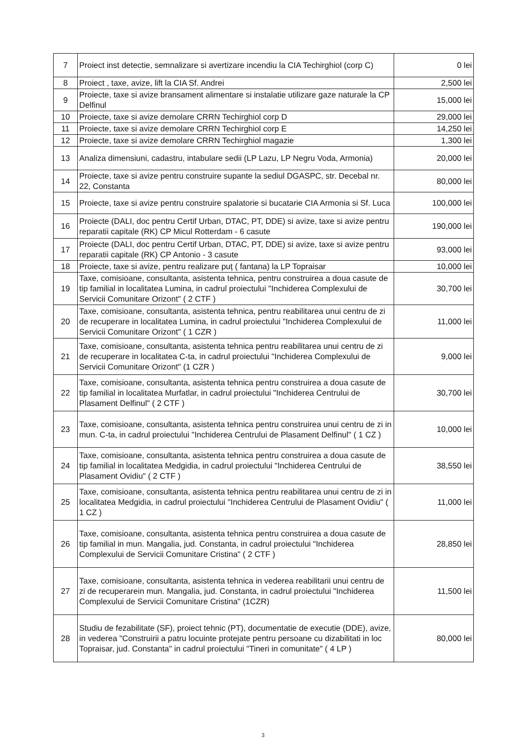| 7 | Proiect inst detectie, semnalizare si avertizare incendiu la CIA Techirghiol (corp C) | 0 lei |
| 8 | Proiect , taxe, avize, lift la CIA Sf. Andrei | 2,500 lei |
| 9 | Proiecte, taxe si avize bransament alimentare si instalatie utilizare gaze naturale la CP Delfinul | 15,000 lei |
| 10 | Proiecte, taxe si avize demolare CRRN Techirghiol corp D | 29,000 lei |
| 11 | Proiecte, taxe si avize demolare CRRN Techirghiol corp E | 14,250 lei |
| 12 | Proiecte, taxe si avize demolare CRRN Techirghiol magazie | 1,300 lei |
| 13 | Analiza dimensiuni, cadastru, intabulare sedii (LP Lazu, LP Negru Voda, Armonia) | 20,000 lei |
| 14 | Proiecte, taxe si avize pentru construire supante la sediul DGASPC, str. Decebal nr. 22, Constanta | 80,000 lei |
| 15 | Proiecte, taxe si avize pentru construire spalatorie si bucatarie CIA Armonia si Sf. Luca | 100,000 lei |
| 16 | Proiecte (DALI, doc pentru Certif Urban, DTAC, PT, DDE) si avize, taxe si avize pentru reparatii capitale (RK) CP Micul Rotterdam - 6 casute | 190,000 lei |
| 17 | Proiecte (DALI, doc pentru Certif Urban, DTAC, PT, DDE) si avize, taxe si avize pentru reparatii capitale (RK) CP Antonio - 3 casute | 93,000 lei |
| 18 | Proiecte, taxe si avize, pentru realizare puț ( fantana) la LP Topraisar | 10,000 lei |
| 19 | Taxe, comisioane, consultanta, asistenta tehnica, pentru construirea a doua casute de tip familial in localitatea Lumina, in cadrul proiectului "Inchiderea Complexului de Servicii Comunitare Orizont" ( 2 CTF ) | 30,700 lei |
| 20 | Taxe, comisioane, consultanta, asistenta tehnica, pentru reabilitarea unui centru de zi de recuperare in localitatea Lumina, in cadrul proiectului "Inchiderea Complexului de Servicii Comunitare Orizont" ( 1 CZR ) | 11,000 lei |
| 21 | Taxe, comisioane, consultanta, asistenta tehnica pentru reabilitarea unui centru de zi de recuperare in localitatea C-ta, in cadrul proiectului "Inchiderea Complexului de Servicii Comunitare Orizont" (1 CZR ) | 9,000 lei |
| 22 | Taxe, comisioane, consultanta, asistenta tehnica pentru construirea a doua casute de tip familial in localitatea Murfatlar, in cadrul proiectului "Inchiderea Centrului de Plasament Delfinul" ( 2 CTF ) | 30,700 lei |
| 23 | Taxe, comisioane, consultanta, asistenta tehnica pentru construirea unui centru de zi in mun. C-ta, in cadrul proiectului "Inchiderea Centrului de Plasament Delfinul" ( 1 CZ ) | 10,000 lei |
| 24 | Taxe, comisioane, consultanta, asistenta tehnica pentru construirea a doua casute de tip familial in localitatea Medgidia, in cadrul proiectului "Inchiderea Centrului de Plasament Ovidiu" ( 2 CTF ) | 38,550 lei |
| 25 | Taxe, comisioane, consultanta, asistenta tehnica pentru reabilitarea unui centru de zi in localitatea Medgidia, in cadrul proiectului "Inchiderea Centrului de Plasament Ovidiu" ( 1 CZ ) | 11,000 lei |
| 26 | Taxe, comisioane, consultanta, asistenta tehnica pentru construirea a doua casute de tip familial in mun. Mangalia, jud. Constanta, in cadrul proiectului "Inchiderea Complexului de Servicii Comunitare Cristina" ( 2 CTF ) | 28,850 lei |
| 27 | Taxe, comisioane, consultanta, asistenta tehnica in vederea reabilitarii unui centru de zi de recuperarein mun. Mangalia, jud. Constanta, in cadrul proiectului "Inchiderea Complexului de Servicii Comunitare Cristina" (1CZR) | 11,500 lei |
| 28 | Studiu de fezabilitate (SF), proiect tehnic (PT), documentatie de executie (DDE), avize, in vederea "Construirii a patru locuinte protejate pentru persoane cu dizabilitati in loc Topraisar, jud. Constanta" in cadrul proiectului "Tineri in comunitate" ( 4 LP ) | 80,000 lei |
3